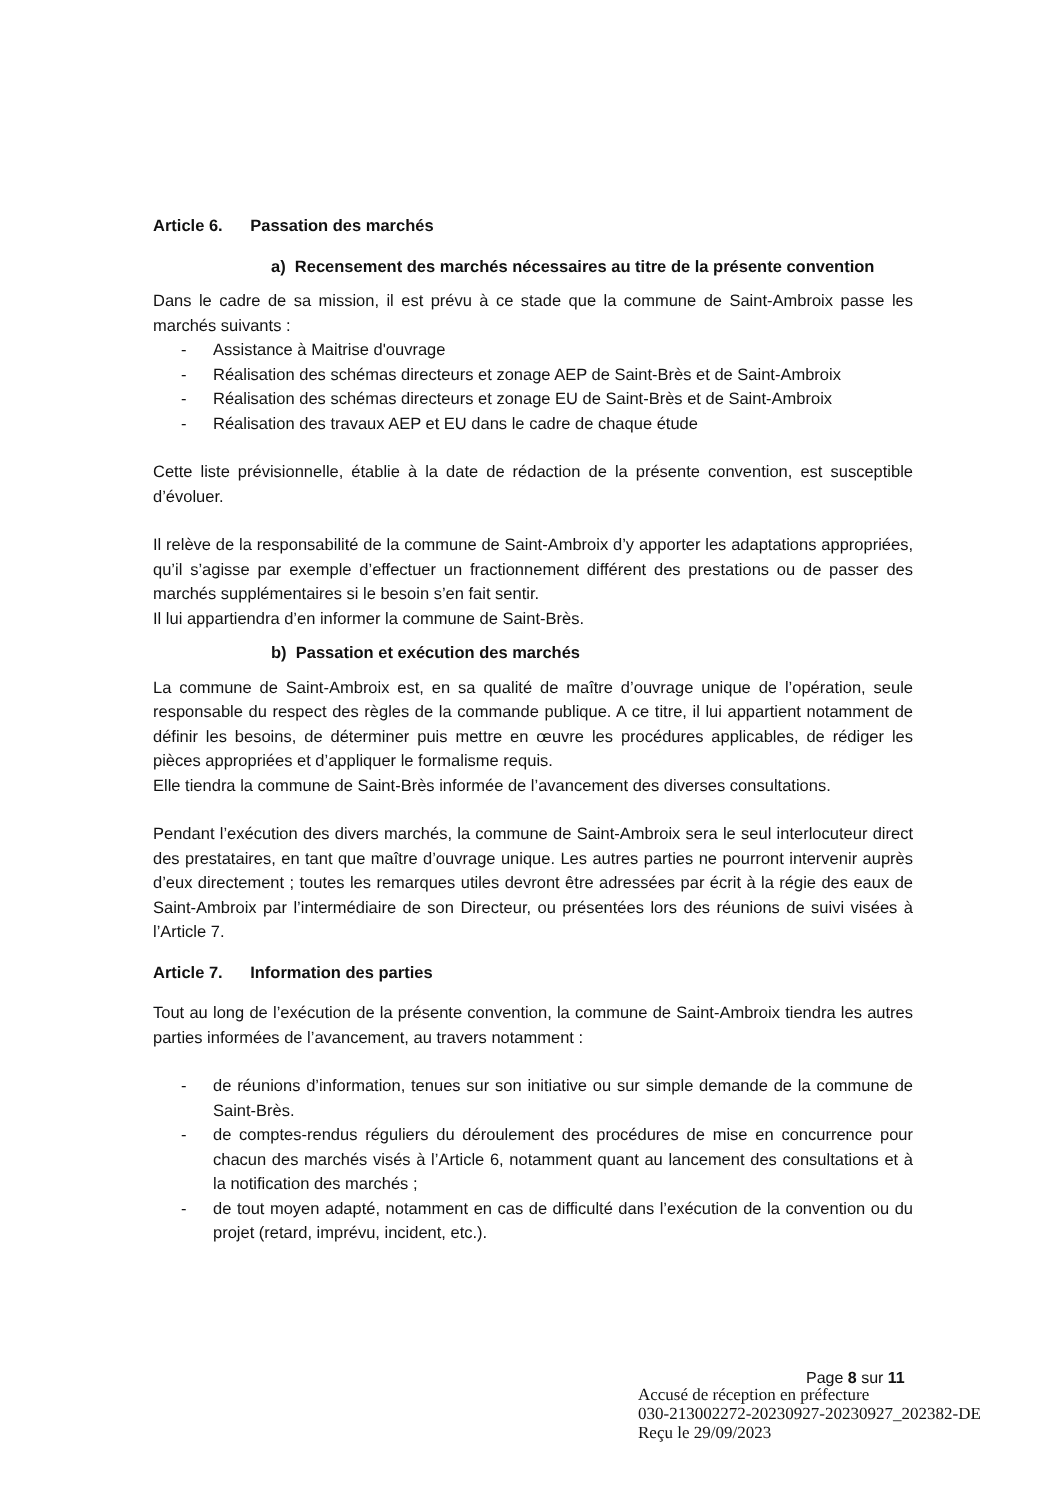Article 6. Passation des marchés
a) Recensement des marchés nécessaires au titre de la présente convention
Dans le cadre de sa mission, il est prévu à ce stade que la commune de Saint-Ambroix passe les marchés suivants :
- Assistance à Maitrise d'ouvrage
- Réalisation des schémas directeurs et zonage AEP de Saint-Brès et de Saint-Ambroix
- Réalisation des schémas directeurs et zonage EU de Saint-Brès et de Saint-Ambroix
- Réalisation des travaux AEP et EU dans le cadre de chaque étude
Cette liste prévisionnelle, établie à la date de rédaction de la présente convention, est susceptible d’évoluer.
Il relève de la responsabilité de la commune de Saint-Ambroix d’y apporter les adaptations appropriées, qu’il s’agisse par exemple d’effectuer un fractionnement différent des prestations ou de passer des marchés supplémentaires si le besoin s’en fait sentir.
Il lui appartiendra d’en informer la commune de Saint-Brès.
b) Passation et exécution des marchés
La commune de Saint-Ambroix est, en sa qualité de maître d’ouvrage unique de l’opération, seule responsable du respect des règles de la commande publique. A ce titre, il lui appartient notamment de définir les besoins, de déterminer puis mettre en œuvre les procédures applicables, de rédiger les pièces appropriées et d’appliquer le formalisme requis.
Elle tiendra la commune de Saint-Brès informée de l’avancement des diverses consultations.
Pendant l’exécution des divers marchés, la commune de Saint-Ambroix sera le seul interlocuteur direct des prestataires, en tant que maître d’ouvrage unique. Les autres parties ne pourront intervenir auprès d’eux directement ; toutes les remarques utiles devront être adressées par écrit à la régie des eaux de Saint-Ambroix par l’intermédiaire de son Directeur, ou présentées lors des réunions de suivi visées à l’Article 7.
Article 7. Information des parties
Tout au long de l’exécution de la présente convention, la commune de Saint-Ambroix tiendra les autres parties informées de l’avancement, au travers notamment :
- de réunions d’information, tenues sur son initiative ou sur simple demande de la commune de Saint-Brès.
- de comptes-rendus réguliers du déroulement des procédures de mise en concurrence pour chacun des marchés visés à l’Article 6, notamment quant au lancement des consultations et à la notification des marchés ;
- de tout moyen adapté, notamment en cas de difficulté dans l’exécution de la convention ou du projet (retard, imprévu, incident, etc.).
Page 8 sur 11
Accusé de réception en préfecture
030-213002272-20230927-20230927_202382-DE
Reçu le 29/09/2023